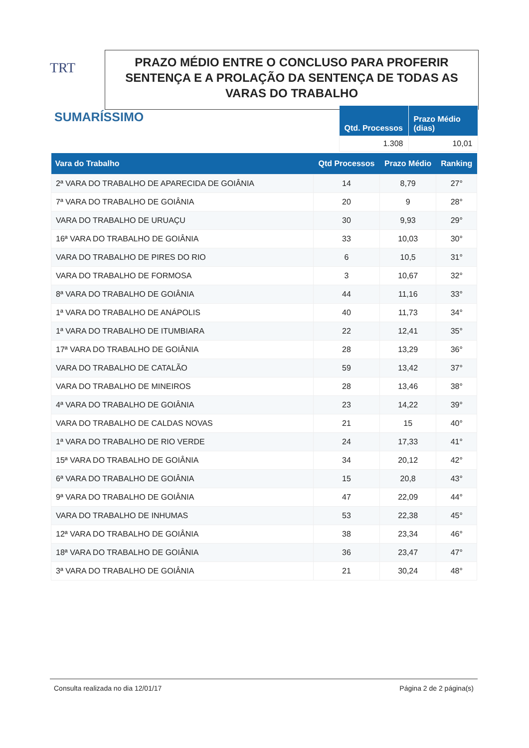TRT
PRAZO MÉDIO ENTRE O CONCLUSO PARA PROFERIR SENTENÇA E A PROLAÇÃO DA SENTENÇA DE TODAS AS VARAS DO TRABALHO
SUMARÍSSIMO
| Qtd. Processos | Prazo Médio (dias) |
| --- | --- |
| 1.308 | 10,01 |
| Vara do Trabalho | Qtd Processos | Prazo Médio | Ranking |
| --- | --- | --- | --- |
| 2ª VARA DO TRABALHO DE APARECIDA DE GOIÂNIA | 14 | 8,79 | 27° |
| 7ª VARA DO TRABALHO DE GOIÂNIA | 20 | 9 | 28° |
| VARA DO TRABALHO DE URUAÇU | 30 | 9,93 | 29° |
| 16ª VARA DO TRABALHO DE GOIÂNIA | 33 | 10,03 | 30° |
| VARA DO TRABALHO DE PIRES DO RIO | 6 | 10,5 | 31° |
| VARA DO TRABALHO DE FORMOSA | 3 | 10,67 | 32° |
| 8ª VARA DO TRABALHO DE GOIÂNIA | 44 | 11,16 | 33° |
| 1ª VARA DO TRABALHO DE ANÁPOLIS | 40 | 11,73 | 34° |
| 1ª VARA DO TRABALHO DE ITUMBIARA | 22 | 12,41 | 35° |
| 17ª VARA DO TRABALHO DE GOIÂNIA | 28 | 13,29 | 36° |
| VARA DO TRABALHO DE CATALÃO | 59 | 13,42 | 37° |
| VARA DO TRABALHO DE MINEIROS | 28 | 13,46 | 38° |
| 4ª VARA DO TRABALHO DE GOIÂNIA | 23 | 14,22 | 39° |
| VARA DO TRABALHO DE CALDAS NOVAS | 21 | 15 | 40° |
| 1ª VARA DO TRABALHO DE RIO VERDE | 24 | 17,33 | 41° |
| 15ª VARA DO TRABALHO DE GOIÂNIA | 34 | 20,12 | 42° |
| 6ª VARA DO TRABALHO DE GOIÂNIA | 15 | 20,8 | 43° |
| 9ª VARA DO TRABALHO DE GOIÂNIA | 47 | 22,09 | 44° |
| VARA DO TRABALHO DE INHUMAS | 53 | 22,38 | 45° |
| 12ª VARA DO TRABALHO DE GOIÂNIA | 38 | 23,34 | 46° |
| 18ª VARA DO TRABALHO DE GOIÂNIA | 36 | 23,47 | 47° |
| 3ª VARA DO TRABALHO DE GOIÂNIA | 21 | 30,24 | 48° |
Consulta realizada no dia 12/01/17 Página 2 de 2 página(s)